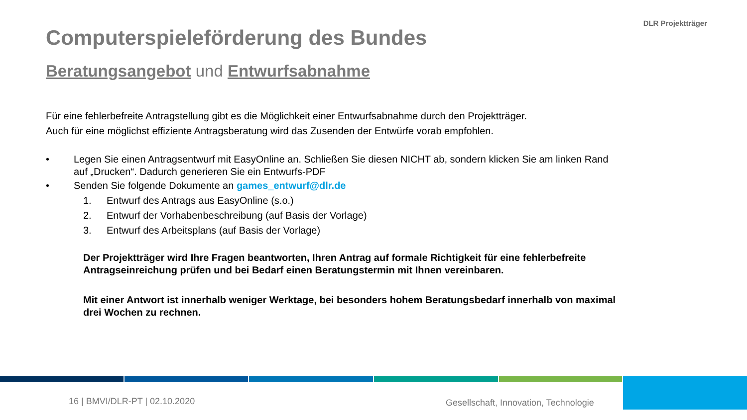DLR Projektträger
Computerspieleförderung des Bundes
Beratungsangebot und Entwurfsabnahme
Für eine fehlerbefreite Antragstellung gibt es die Möglichkeit einer Entwurfsabnahme durch den Projektträger.
Auch für eine möglichst effiziente Antragsberatung wird das Zusenden der Entwürfe vorab empfohlen.
• Legen Sie einen Antragsentwurf mit EasyOnline an. Schließen Sie diesen NICHT ab, sondern klicken Sie am linken Rand auf „Drucken“. Dadurch generieren Sie ein Entwurfs-PDF
• Senden Sie folgende Dokumente an games_entwurf@dlr.de
1. Entwurf des Antrags aus EasyOnline (s.o.)
2. Entwurf der Vorhabenbeschreibung (auf Basis der Vorlage)
3. Entwurf des Arbeitsplans (auf Basis der Vorlage)
Der Projektträger wird Ihre Fragen beantworten, Ihren Antrag auf formale Richtigkeit für eine fehlerbefreite Antragseinreichung prüfen und bei Bedarf einen Beratungstermin mit Ihnen vereinbaren.
Mit einer Antwort ist innerhalb weniger Werktage, bei besonders hohem Beratungsbedarf innerhalb von maximal drei Wochen zu rechnen.
16 | BMVI/DLR-PT | 02.10.2020
Gesellschaft, Innovation, Technologie